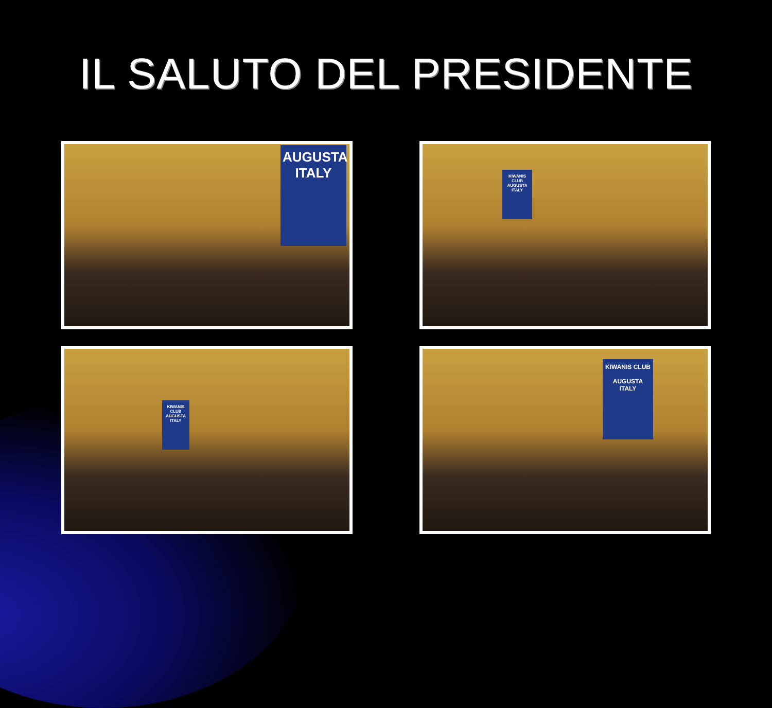IL SALUTO DEL PRESIDENTE
AUGUSTA
ITALY
KIWANIS CLUB
AUGUSTA ITALY
KIWANIS CLUB
AUGUSTA ITALY
KIWANIS CLUB
AUGUSTA
ITALY